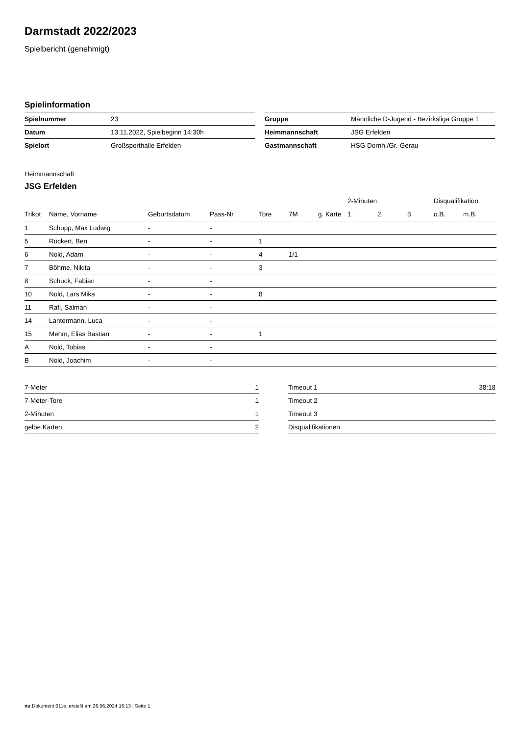Darmstadt 2022/2023
Spielbericht (genehmigt)
Spielinformation
| Spielnummer | 23 |
| Datum | 13.11.2022, Spielbeginn 14:30h |
| Spielort | Großsporthalle Erfelden |
| Gruppe | Männliche D-Jugend - Bezirksliga Gruppe 1 |
| Heimmannschaft | JSG Erfelden |
| Gastmannschaft | HSG Dornh./Gr.-Gerau |
Heimmannschaft
JSG Erfelden
| | | | | | | | 2-Minuten | | | Disqualifikation | |
| --- | --- | --- | --- | --- | --- | --- | --- | --- | --- | --- | --- |
| Trikot | Name, Vorname | Geburtsdatum | Pass-Nr | Tore | 7M | g. Karte | 1. | 2. | 3. | o.B. | m.B. |
| 1 | Schupp, Max Ludwig | - | - | | | | | | | | |
| 5 | Rückert, Ben | - | - | 1 | | | | | | | |
| 6 | Nold, Adam | - | - | 4 | 1/1 | | | | | | |
| 7 | Böhme, Nikita | - | - | 3 | | | | | | | |
| 8 | Schuck, Fabian | - | - | | | | | | | | |
| 10 | Nold, Lars Mika | - | - | 8 | | | | | | | |
| 11 | Rafi, Salman | - | - | | | | | | | | |
| 14 | Lantermann, Luca | - | - | | | | | | | | |
| 15 | Mehm, Elias Bastian | - | - | 1 | | | | | | | |
| A | Nold, Tobias | - | - | | | | | | | | |
| B | Nold, Joachim | - | - | | | | | | | | |
| 7-Meter | 1 |
| 7-Meter-Tore | 1 |
| 2-Minuten | 1 |
| gelbe Karten | 2 |
| Timeout 1 | 38:18 |
| Timeout 2 | |
| Timeout 3 | |
| Disqualifikationen | |
nu.Dokument 011e, erstellt am 26.06.2024 16:13 | Seite 1